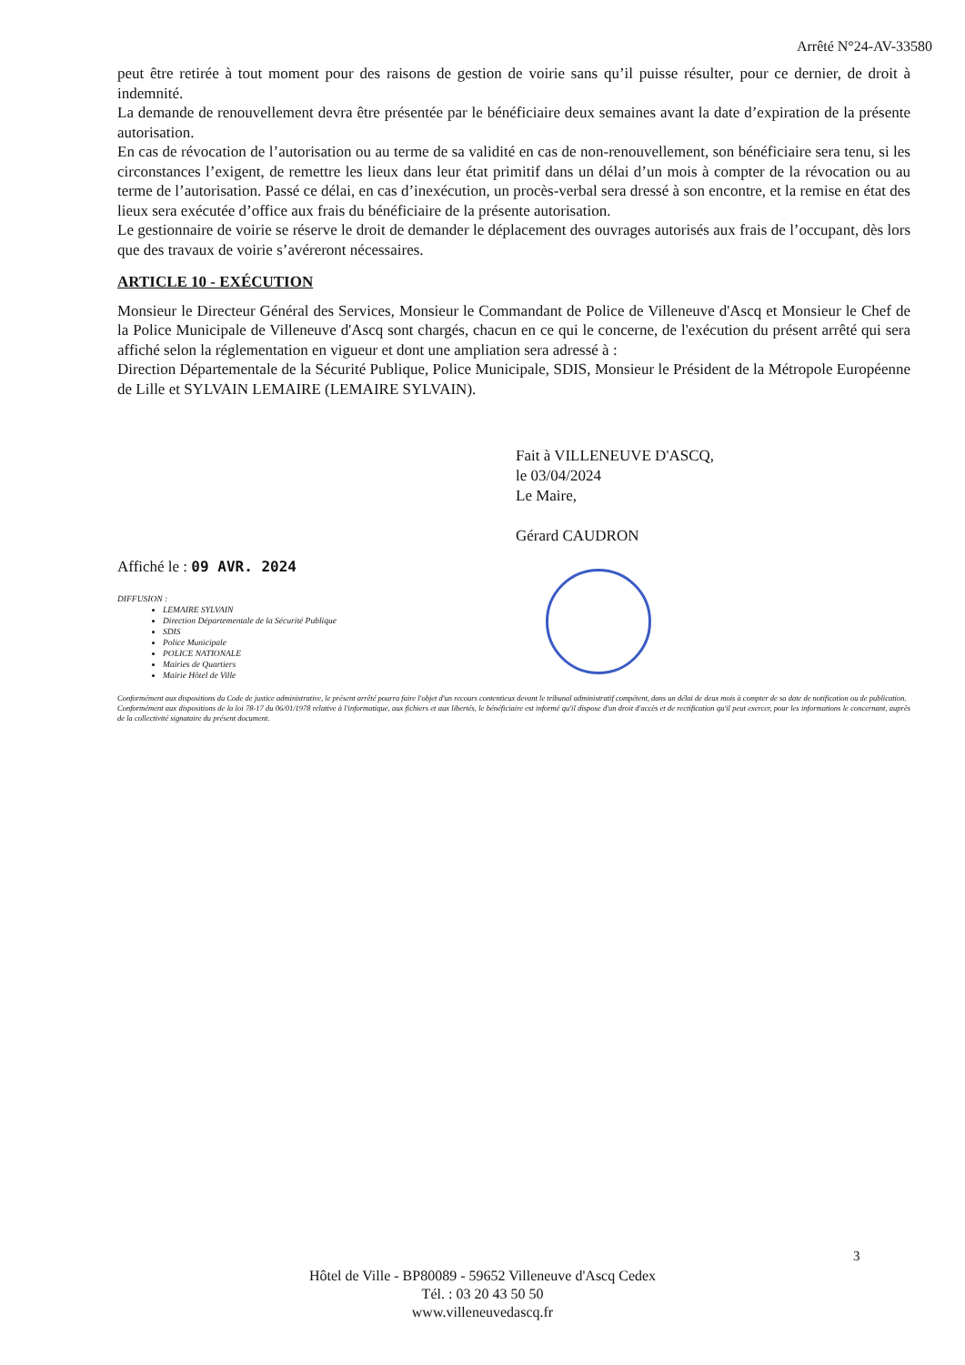Arrêté N°24-AV-33580
peut être retirée à tout moment pour des raisons de gestion de voirie sans qu’il puisse résulter, pour ce dernier, de droit à indemnité.
La demande de renouvellement devra être présentée par le bénéficiaire deux semaines avant la date d’expiration de la présente autorisation.
En cas de révocation de l’autorisation ou au terme de sa validité en cas de non-renouvellement, son bénéficiaire sera tenu, si les circonstances l’exigent, de remettre les lieux dans leur état primitif dans un délai d’un mois à compter de la révocation ou au terme de l’autorisation. Passé ce délai, en cas d’inexécution, un procès-verbal sera dressé à son encontre, et la remise en état des lieux sera exécutée d’office aux frais du bénéficiaire de la présente autorisation.
Le gestionnaire de voirie se réserve le droit de demander le déplacement des ouvrages autorisés aux frais de l’occupant, dès lors que des travaux de voirie s’avéreront nécessaires.
ARTICLE 10 - EXÉCUTION
Monsieur le Directeur Général des Services, Monsieur le Commandant de Police de Villeneuve d'Ascq et Monsieur le Chef de la Police Municipale de Villeneuve d'Ascq sont chargés, chacun en ce qui le concerne, de l'exécution du présent arrêté qui sera affiché selon la réglementation en vigueur et dont une ampliation sera adressé à :
Direction Départementale de la Sécurité Publique, Police Municipale, SDIS, Monsieur le Président de la Métropole Européenne de Lille et SYLVAIN LEMAIRE (LEMAIRE SYLVAIN).
Fait à VILLENEUVE D'ASCQ,
le 03/04/2024
Le Maire,
Gérard CAUDRON
Affiché le : 09 AVR. 2024
DIFFUSION :
LEMAIRE SYLVAIN
Direction Départementale de la Sécurité Publique
SDIS
Police Municipale
POLICE NATIONALE
Mairies de Quartiers
Mairie Hôtel de Ville
Conformément aux dispositions du Code de justice administrative, le présent arrêté pourra faire l'objet d'un recours contentieux devant le tribunal administratif compétent, dans un délai de deux mois à compter de sa date de notification ou de publication.
Conformément aux dispositions de la loi 78-17 du 06/01/1978 relative à l'informatique, aux fichiers et aux libertés, le bénéficiaire est informé qu'il dispose d'un droit d'accès et de rectification qu'il peut exercer, pour les informations le concernant, auprès de la collectivité signataire du présent document.
3
Hôtel de Ville - BP80089 - 59652 Villeneuve d'Ascq Cedex
Tél. : 03 20 43 50 50
www.villeneuvedascq.fr